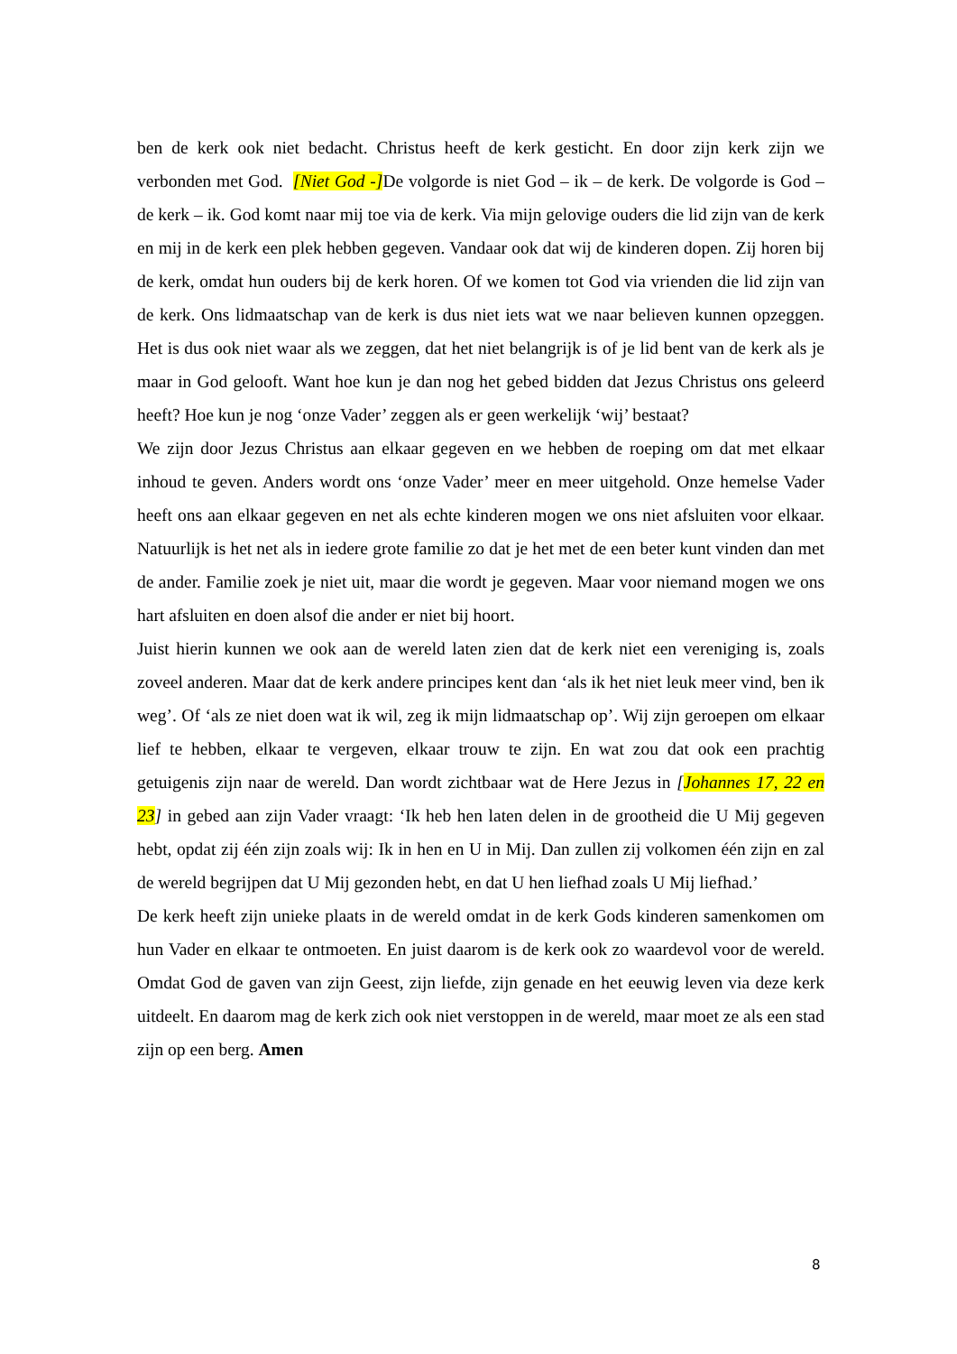ben de kerk ook niet bedacht. Christus heeft de kerk gesticht. En door zijn kerk zijn we verbonden met God. [Niet God -] De volgorde is niet God – ik – de kerk. De volgorde is God – de kerk – ik. God komt naar mij toe via de kerk. Via mijn gelovige ouders die lid zijn van de kerk en mij in de kerk een plek hebben gegeven. Vandaar ook dat wij de kinderen dopen. Zij horen bij de kerk, omdat hun ouders bij de kerk horen. Of we komen tot God via vrienden die lid zijn van de kerk. Ons lidmaatschap van de kerk is dus niet iets wat we naar believen kunnen opzeggen. Het is dus ook niet waar als we zeggen, dat het niet belangrijk is of je lid bent van de kerk als je maar in God gelooft. Want hoe kun je dan nog het gebed bidden dat Jezus Christus ons geleerd heeft? Hoe kun je nog ‘onze Vader’ zeggen als er geen werkelijk ‘wij’ bestaat?
We zijn door Jezus Christus aan elkaar gegeven en we hebben de roeping om dat met elkaar inhoud te geven. Anders wordt ons ‘onze Vader’ meer en meer uitgehold. Onze hemelse Vader heeft ons aan elkaar gegeven en net als echte kinderen mogen we ons niet afsluiten voor elkaar. Natuurlijk is het net als in iedere grote familie zo dat je het met de een beter kunt vinden dan met de ander. Familie zoek je niet uit, maar die wordt je gegeven. Maar voor niemand mogen we ons hart afsluiten en doen alsof die ander er niet bij hoort.
Juist hierin kunnen we ook aan de wereld laten zien dat de kerk niet een vereniging is, zoals zoveel anderen. Maar dat de kerk andere principes kent dan ‘als ik het niet leuk meer vind, ben ik weg’. Of ‘als ze niet doen wat ik wil, zeg ik mijn lidmaatschap op’. Wij zijn geroepen om elkaar lief te hebben, elkaar te vergeven, elkaar trouw te zijn. En wat zou dat ook een prachtig getuigenis zijn naar de wereld. Dan wordt zichtbaar wat de Here Jezus in [Johannes 17, 22 en 23] in gebed aan zijn Vader vraagt: ‘Ik heb hen laten delen in de grootheid die U Mij gegeven hebt, opdat zij één zijn zoals wij: Ik in hen en U in Mij. Dan zullen zij volkomen één zijn en zal de wereld begrijpen dat U Mij gezonden hebt, en dat U hen liefhad zoals U Mij liefhad.’
De kerk heeft zijn unieke plaats in de wereld omdat in de kerk Gods kinderen samenkomen om hun Vader en elkaar te ontmoeten. En juist daarom is de kerk ook zo waardevol voor de wereld. Omdat God de gaven van zijn Geest, zijn liefde, zijn genade en het eeuwig leven via deze kerk uitdeelt. En daarom mag de kerk zich ook niet verstoppen in de wereld, maar moet ze als een stad zijn op een berg. Amen
8